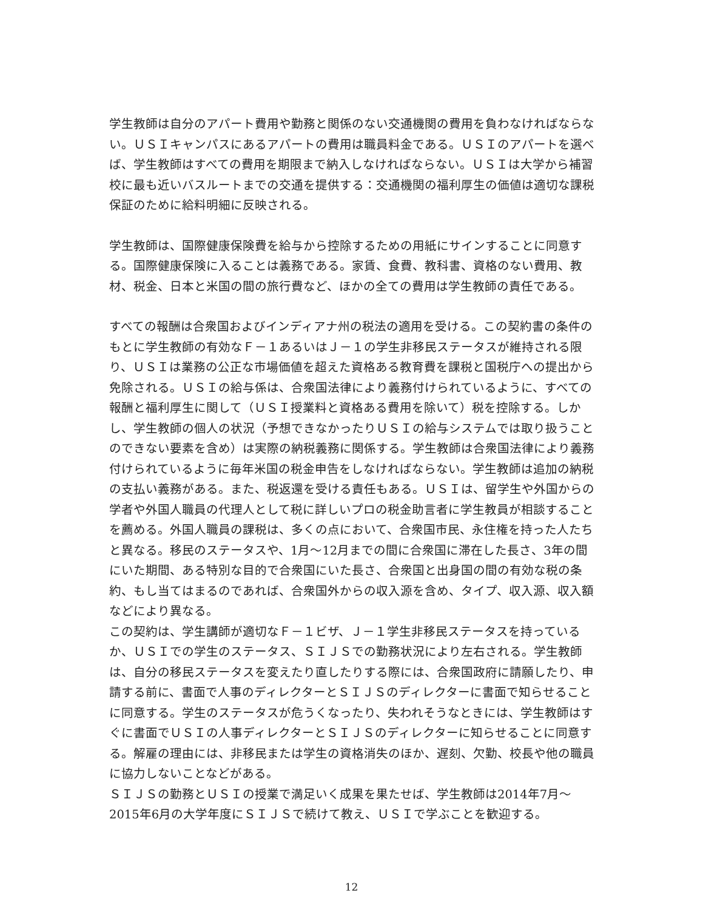学生教師は自分のアパート費用や勤務と関係のない交通機関の費用を負わなければならない。ＵＳＩキャンパスにあるアパートの費用は職員料金である。ＵＳＩのアパートを選べば、学生教師はすべての費用を期限まで納入しなければならない。ＵＳＩは大学から補習校に最も近いバスルートまでの交通を提供する：交通機関の福利厚生の価値は適切な課税保証のために給料明細に反映される。
学生教師は、国際健康保険費を給与から控除するための用紙にサインすることに同意する。国際健康保険に入ることは義務である。家賃、食費、教科書、資格のない費用、教材、税金、日本と米国の間の旅行費など、ほかの全ての費用は学生教師の責任である。
すべての報酬は合衆国およびインディアナ州の税法の適用を受ける。この契約書の条件のもとに学生教師の有効なＦ－１あるいはＪ－１の学生非移民ステータスが維持される限り、ＵＳＩは業務の公正な市場価値を超えた資格ある教育費を課税と国税庁への提出から免除される。ＵＳＩの給与係は、合衆国法律により義務付けられているように、すべての報酬と福利厚生に関して（ＵＳＩ授業料と資格ある費用を除いて）税を控除する。しかし、学生教師の個人の状況（予想できなかったりＵＳＩの給与システムでは取り扱うことのできない要素を含め）は実際の納税義務に関係する。学生教師は合衆国法律により義務付けられているように毎年米国の税金申告をしなければならない。学生教師は追加の納税の支払い義務がある。また、税返還を受ける責任もある。ＵＳＩは、留学生や外国からの学者や外国人職員の代理人として税に詳しいプロの税金助言者に学生教員が相談することを薦める。外国人職員の課税は、多くの点において、合衆国市民、永住権を持った人たちと異なる。移民のステータスや、1月～12月までの間に合衆国に滞在した長さ、3年の間にいた期間、ある特別な目的で合衆国にいた長さ、合衆国と出身国の間の有効な税の条約、もし当てはまるのであれば、合衆国外からの収入源を含め、タイプ、収入源、収入額などにより異なる。
この契約は、学生講師が適切なＦ－１ビザ、Ｊ－１学生非移民ステータスを持っているか、ＵＳＩでの学生のステータス、ＳＩＪＳでの勤務状況により左右される。学生教師は、自分の移民ステータスを変えたり直したりする際には、合衆国政府に請願したり、申請する前に、書面で人事のディレクターとＳＩＪＳのディレクターに書面で知らせることに同意する。学生のステータスが危うくなったり、失われそうなときには、学生教師はすぐに書面でＵＳＩの人事ディレクターとＳＩＪＳのディレクターに知らせることに同意する。解雇の理由には、非移民または学生の資格消失のほか、遅刻、欠勤、校長や他の職員に協力しないことなどがある。
ＳＩＪＳの勤務とＵＳＩの授業で満足いく成果を果たせば、学生教師は2014年7月～2015年6月の大学年度にＳＩＪＳで続けて教え、ＵＳＩで学ぶことを歓迎する。
12